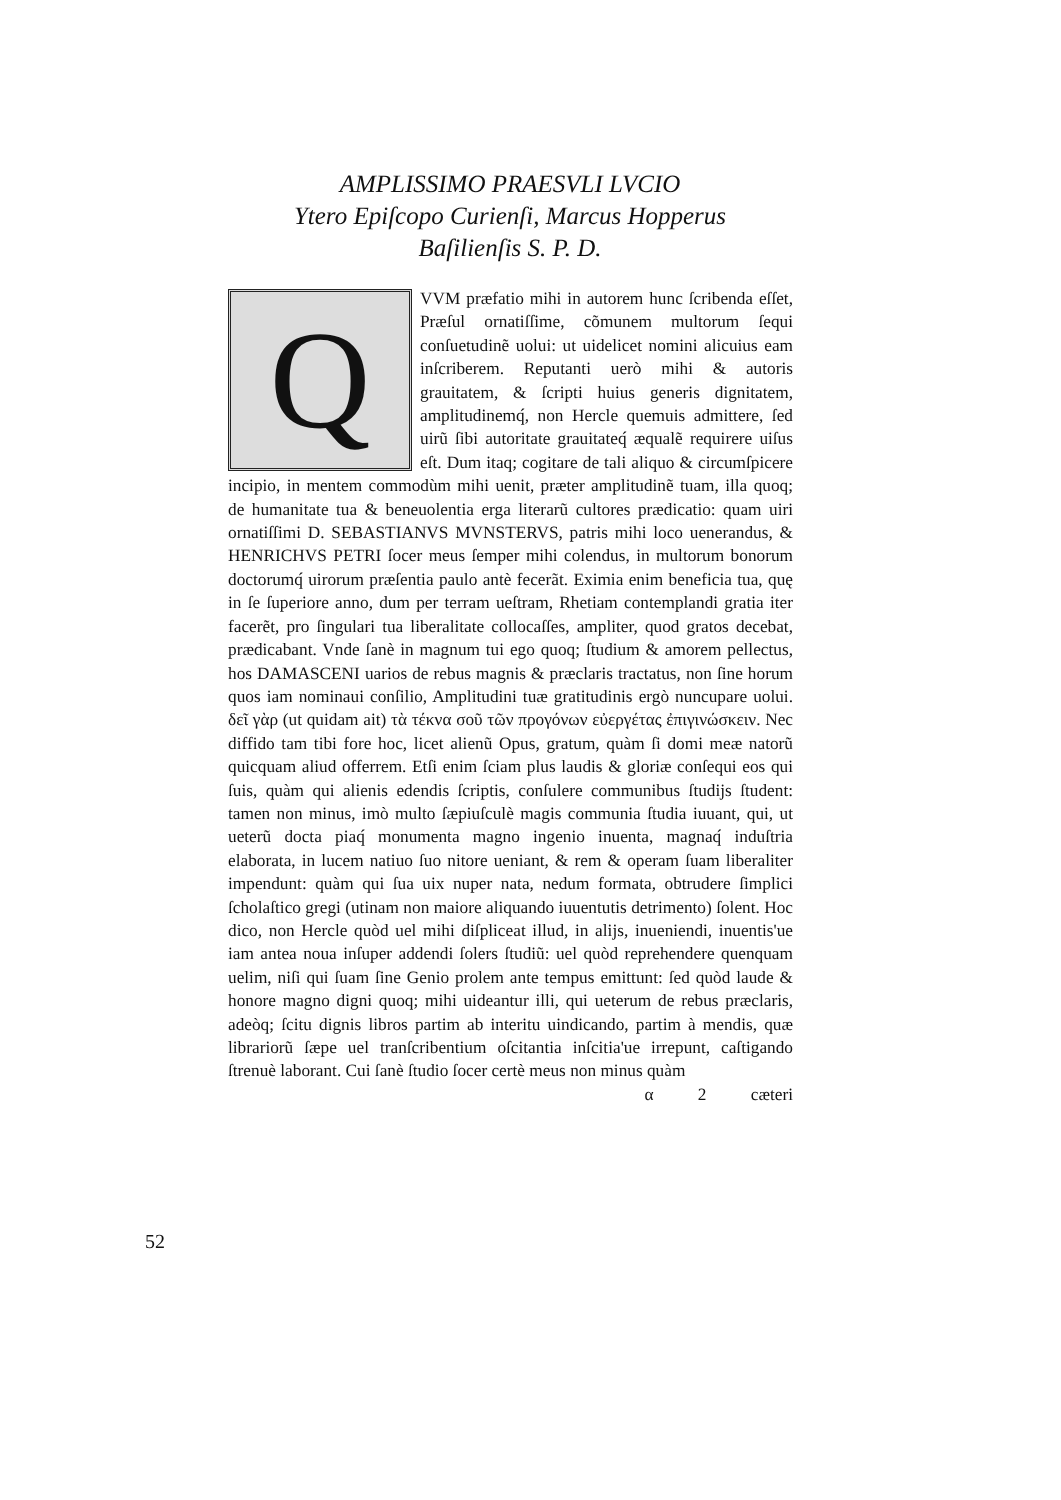AMPLISSIMO PRAESVLI LVCIO
Ytero Epiſcopo Curienſi, Marcus Hopperus
Baſilienſis S. P. D.
Q
VVM præfatio mihi in autorem hunc ſcribenda eſſet, Præſul ornatiſſime, cõmunem multorum ſequi conſuetudinẽ uolui: ut uidelicet nomini alicuius eam inſcriberem. Reputanti uerò mihi & autoris grauitatem, & ſcripti huius generis dignitatem, amplitudinemq́, non Hercle quemuis admittere, ſed uirũ ſibi autoritate grauitateq́ æqualẽ requirere uiſus eſt. Dum itaq; cogitare de tali aliquo & circumſpicere incipio, in mentem commodùm mihi uenit, præter amplitudinẽ tuam, illa quoq; de humanitate tua & beneuolentia erga literarũ cultores prædicatio: quam uiri ornatiſſimi D. SEBASTIANVS MVNSTERVS, patris mihi loco uenerandus, & HENRICHVS PETRI ſocer meus ſemper mihi colendus, in multorum bonorum doctorumq́ uirorum præſentia paulo antè fecerãt. Eximia enim beneficia tua, quę in ſe ſuperiore anno, dum per terram ueſtram, Rhetiam contemplandi gratia iter facerẽt, pro ſingulari tua liberalitate collocaſſes, ampliter, quod gratos decebat, prædicabant. Vnde ſanè in magnum tui ego quoq; ſtudium & amorem pellectus, hos DAMASCENI uarios de rebus magnis & præclaris tractatus, non ſine horum quos iam nominaui conſilio, Amplitudini tuæ gratitudinis ergò nuncupare uolui. δεῖ γὰρ (ut quidam ait) τὰ τέκνα σοῦ τῶν προγόνων εὐεργέτας ἐπιγινώσκειν. Nec diffido tam tibi fore hoc, licet alienũ Opus, gratum, quàm ſi domi meæ natorũ quicquam aliud offerrem. Etſi enim ſciam plus laudis & gloriæ conſequi eos qui ſuis, quàm qui alienis edendis ſcriptis, conſulere communibus ſtudijs ſtudent: tamen non minus, imò multo ſæpiuſculè magis communia ſtudia iuuant, qui, ut ueterũ docta piaq́ monumenta magno ingenio inuenta, magnaq́ induſtria elaborata, in lucem natiuo ſuo nitore ueniant, & rem & operam ſuam liberaliter impendunt: quàm qui ſua uix nuper nata, nedum formata, obtrudere ſimplici ſcholaſtico gregi (utinam non maiore aliquando iuuentutis detrimento) ſolent. Hoc dico, non Hercle quòd uel mihi diſpliceat illud, in alijs, inueniendi, inuentis'ue iam antea noua inſuper addendi ſolers ſtudiũ: uel quòd reprehendere quenquam uelim, niſi qui ſuam ſine Genio prolem ante tempus emittunt: ſed quòd laude & honore magno digni quoq; mihi uideantur illi, qui ueterum de rebus præclaris, adeòq; ſcitu dignis libros partim ab interitu uindicando, partim à mendis, quæ librariorũ ſæpe uel tranſcribentium oſcitantia inſcitia'ue irrepunt, caſtigando ſtrenuè laborant. Cui ſanè ſtudio ſocer certè meus non minus quàm
α 2 cæteri
52